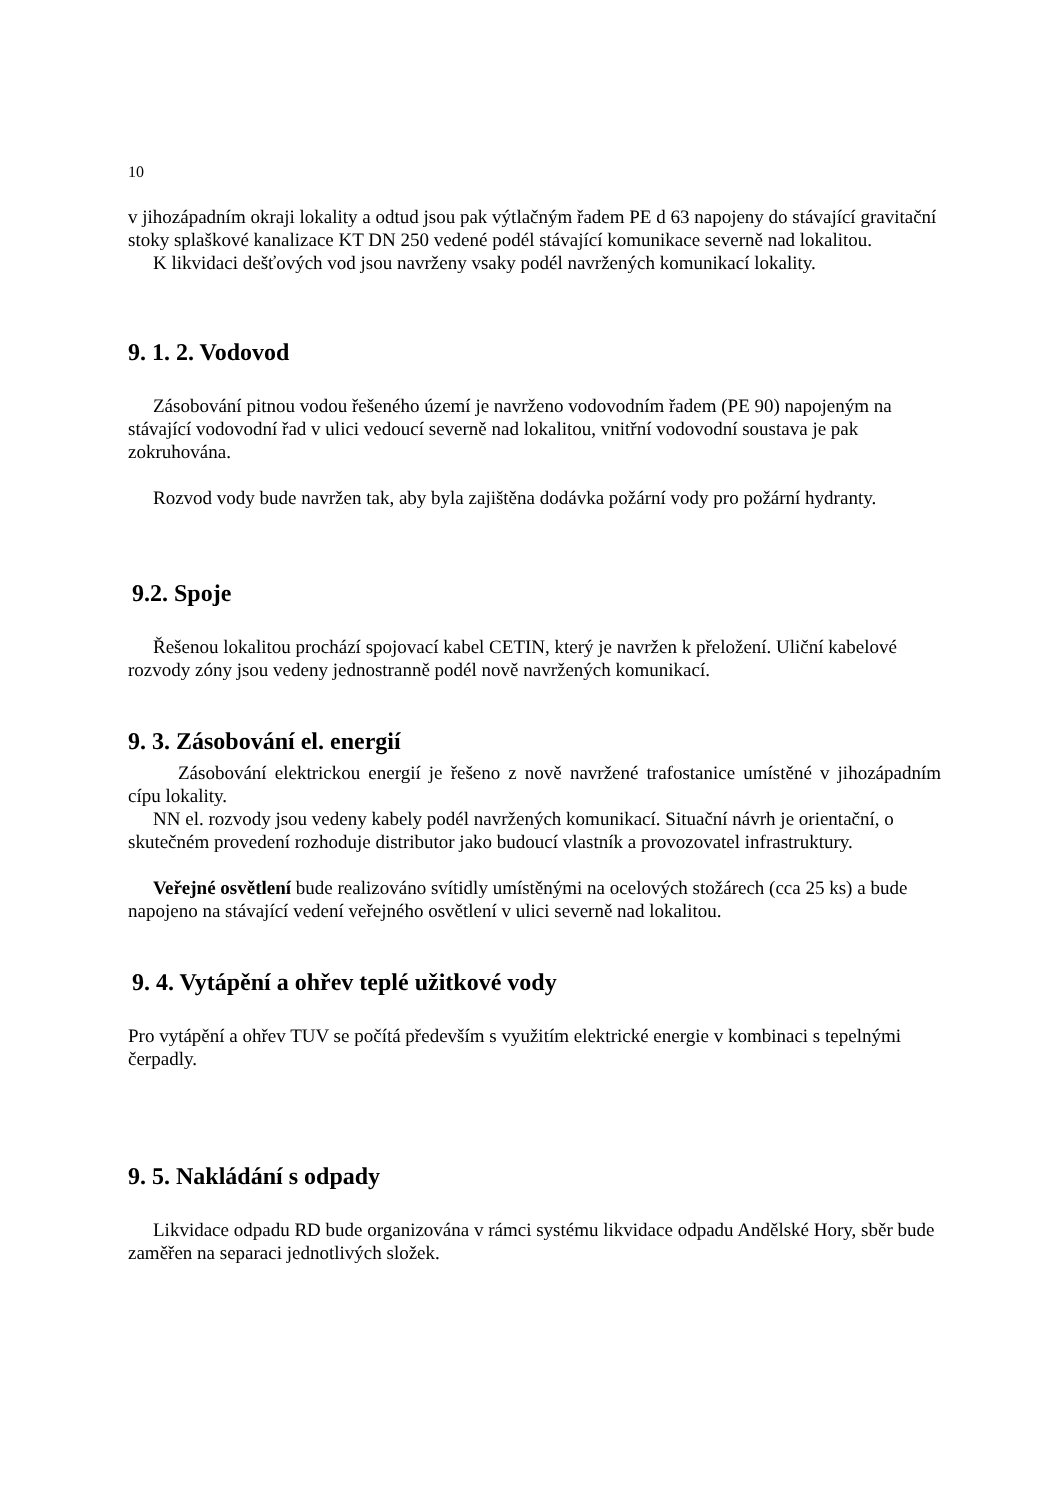10
v jihozápadním okraji lokality a odtud jsou pak výtlačným řadem PE d 63 napojeny do stávající gravitační stoky splaškové kanalizace KT DN 250 vedené podél stávající komunikace severně nad lokalitou.
K likvidaci dešťových vod jsou navrženy vsaky podél navržených komunikací lokality.
9. 1. 2. Vodovod
Zásobování pitnou vodou řešeného území je navrženo vodovodním řadem (PE 90) napojeným na stávající vodovodní řad v ulici vedoucí severně nad lokalitou, vnitřní vodovodní soustava je pak zokruhována.
Rozvod vody bude navržen tak, aby byla zajištěna dodávka požární vody pro požární hydranty.
9.2. Spoje
Řešenou lokalitou prochází spojovací kabel CETIN, který je navržen k přeložení. Uliční kabelové rozvody zóny jsou vedeny jednostranně podél nově navržených komunikací.
9. 3. Zásobování el. energií
Zásobování elektrickou energií je řešeno z nově navržené trafostanice umístěné v jihozápadním cípu lokality.
NN el. rozvody jsou vedeny kabely podél navržených komunikací. Situační návrh je orientační, o skutečném provedení rozhoduje distributor jako budoucí vlastník a provozovatel infrastruktury.
Veřejné osvětlení bude realizováno svítidly umístěnými na ocelových stožárech (cca 25 ks) a bude napojeno na stávající vedení veřejného osvětlení v ulici severně nad lokalitou.
9. 4. Vytápění a ohřev teplé užitkové vody
Pro vytápění a ohřev TUV se počítá především s využitím elektrické energie v kombinaci s tepelnými čerpadly.
9. 5. Nakládání s odpady
Likvidace odpadu RD bude organizována v rámci systému likvidace odpadu Andělské Hory, sběr bude zaměřen na separaci jednotlivých složek.